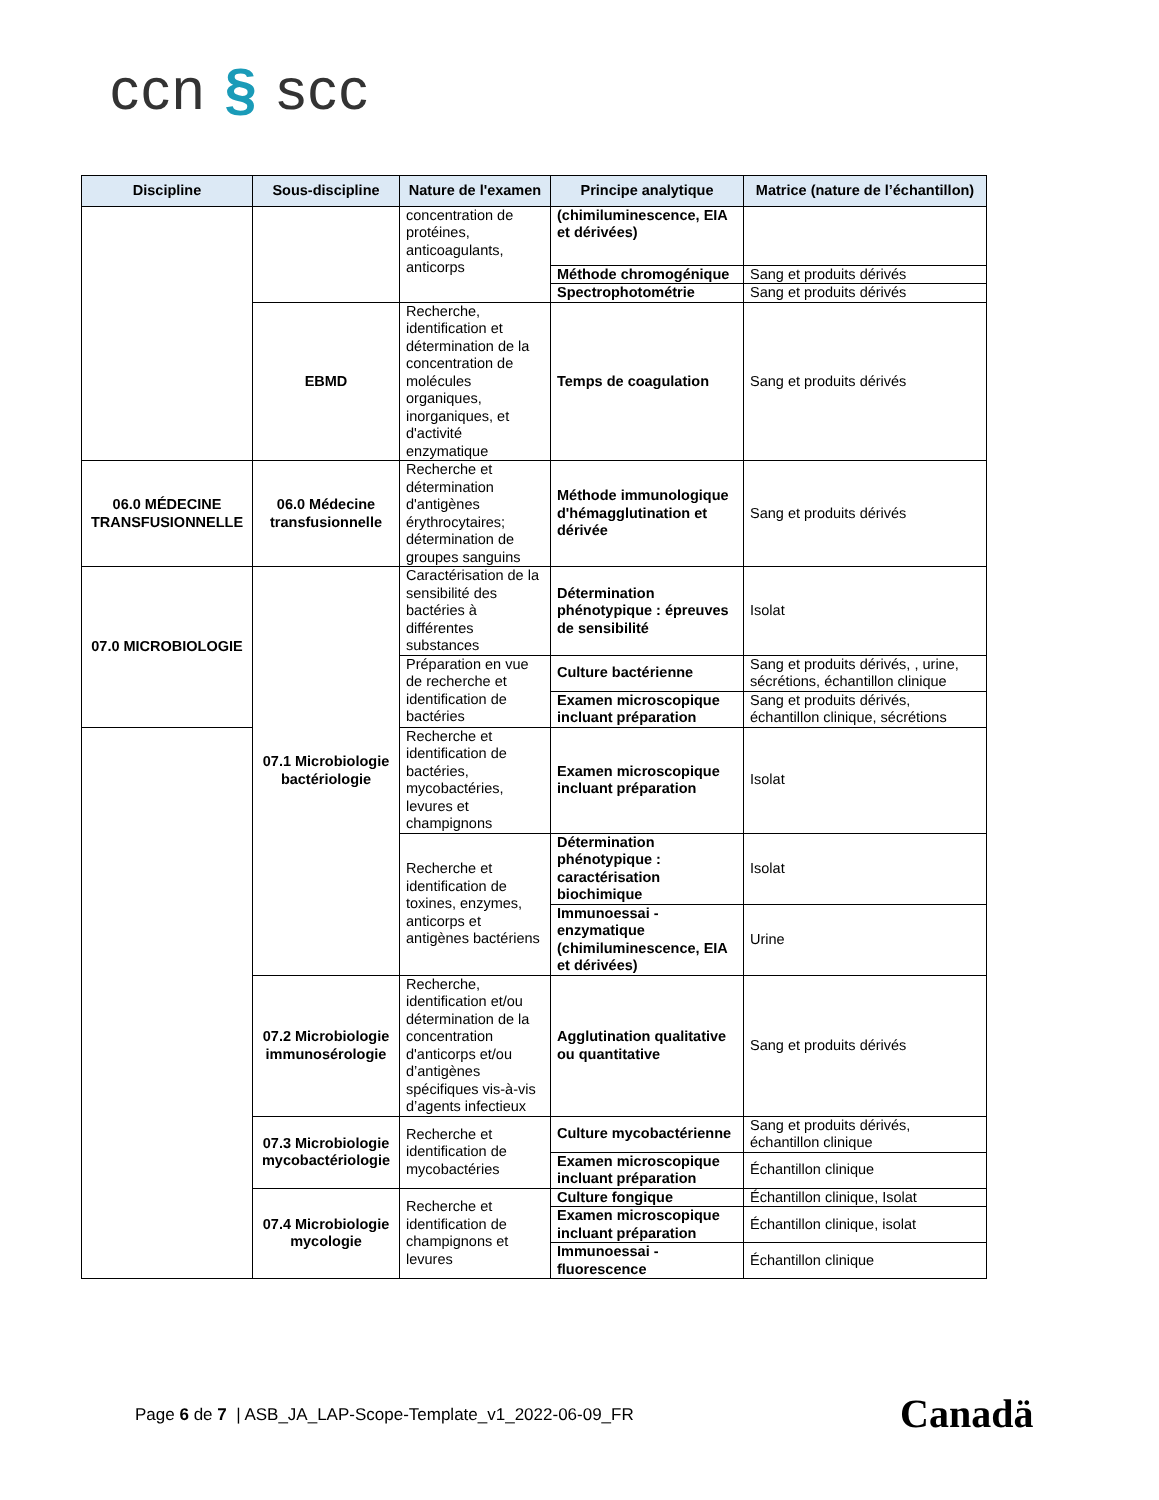ccn § scc
| Discipline | Sous-discipline | Nature de l'examen | Principe analytique | Matrice (nature de l’échantillon) |
| --- | --- | --- | --- | --- |
| | | concentration de protéines, anticoagulants, anticorps | (chimiluminescence, EIA et dérivées) | |
| | | | Méthode chromogénique | Sang et produits dérivés |
| | | | Spectrophotométrie | Sang et produits dérivés |
| | EBMD | Recherche, identification et détermination de la concentration de molécules organiques, inorganiques, et d'activité enzymatique | Temps de coagulation | Sang et produits dérivés |
| 06.0 MÉDECINE TRANSFUSIONNELLE | 06.0 Médecine transfusionnelle | Recherche et détermination d'antigènes érythrocytaires; détermination de groupes sanguins | Méthode immunologique d'hémagglutination et dérivée | Sang et produits dérivés |
| 07.0 MICROBIOLOGIE | 07.1 Microbiologie bactériologie | Caractérisation de la sensibilité des bactéries à différentes substances | Détermination phénotypique : épreuves de sensibilité | Isolat |
| | | Préparation en vue de recherche et identification de bactéries | Culture bactérienne | Sang et produits dérivés, , urine, sécrétions, échantillon clinique |
| | | | Examen microscopique incluant préparation | Sang et produits dérivés, échantillon clinique, sécrétions |
| | | Recherche et identification de bactéries, mycobactéries, levures et champignons | Examen microscopique incluant préparation | Isolat |
| | | Recherche et identification de toxines, enzymes, anticorps et antigènes bactériens | Détermination phénotypique : caractérisation biochimique | Isolat |
| | | | Immunoessai - enzymatique (chimiluminescence, EIA et dérivées) | Urine |
| | 07.2 Microbiologie immunosérologie | Recherche, identification et/ou détermination de la concentration d'anticorps et/ou d’antigènes spécifiques vis-à-vis d’agents infectieux | Agglutination qualitative ou quantitative | Sang et produits dérivés |
| | 07.3 Microbiologie mycobactériologie | Recherche et identification de mycobactéries | Culture mycobactérienne | Sang et produits dérivés, échantillon clinique |
| | | | Examen microscopique incluant préparation | Échantillon clinique |
| | 07.4 Microbiologie mycologie | Recherche et identification de champignons et levures | Culture fongique | Échantillon clinique, Isolat |
| | | | Examen microscopique incluant préparation | Échantillon clinique, isolat |
| | | | Immunoessai - fluorescence | Échantillon clinique |
Page 6 de 7 | ASB_JA_LAP-Scope-Template_v1_2022-06-09_FR
Canadä